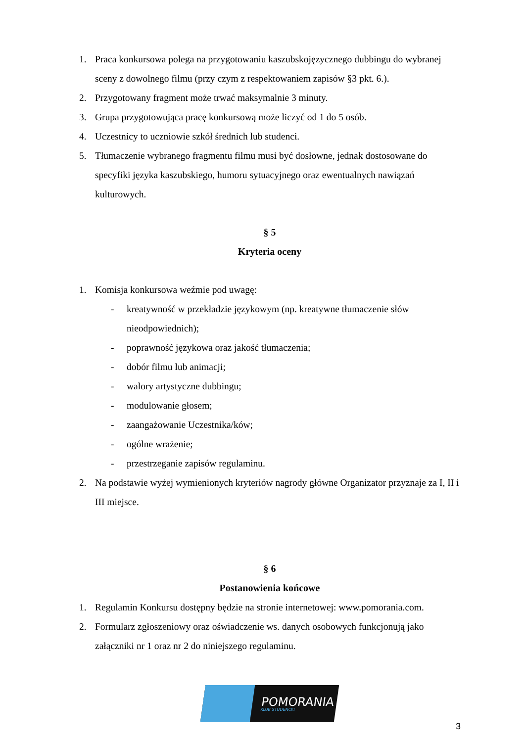1. Praca konkursowa polega na przygotowaniu kaszubskojęzycznego dubbingu do wybranej sceny z dowolnego filmu (przy czym z respektowaniem zapisów §3 pkt. 6.).
2. Przygotowany fragment może trwać maksymalnie 3 minuty.
3. Grupa przygotowująca pracę konkursową może liczyć od 1 do 5 osób.
4. Uczestnicy to uczniowie szkół średnich lub studenci.
5. Tłumaczenie wybranego fragmentu filmu musi być dosłowne, jednak dostosowane do specyfiki języka kaszubskiego, humoru sytuacyjnego oraz ewentualnych nawiązań kulturowych.
§ 5
Kryteria oceny
1. Komisja konkursowa weźmie pod uwagę:
- kreatywność w przekładzie językowym (np. kreatywne tłumaczenie słów nieodpowiednich);
- poprawność językowa oraz jakość tłumaczenia;
- dobór filmu lub animacji;
- walory artystyczne dubbingu;
- modulowanie głosem;
- zaangażowanie Uczestnika/ków;
- ogólne wrażenie;
- przestrzeganie zapisów regulaminu.
2. Na podstawie wyżej wymienionych kryteriów nagrody główne Organizator przyznaje za I, II i III miejsce.
§ 6
Postanowienia końcowe
1. Regulamin Konkursu dostępny będzie na stronie internetowej: www.pomorania.com.
2. Formularz zgłoszeniowy oraz oświadczenie ws. danych osobowych funkcjonują jako załączniki nr 1 oraz nr 2 do niniejszego regulaminu.
POMORANIA
KLUB STUDENCKI
3